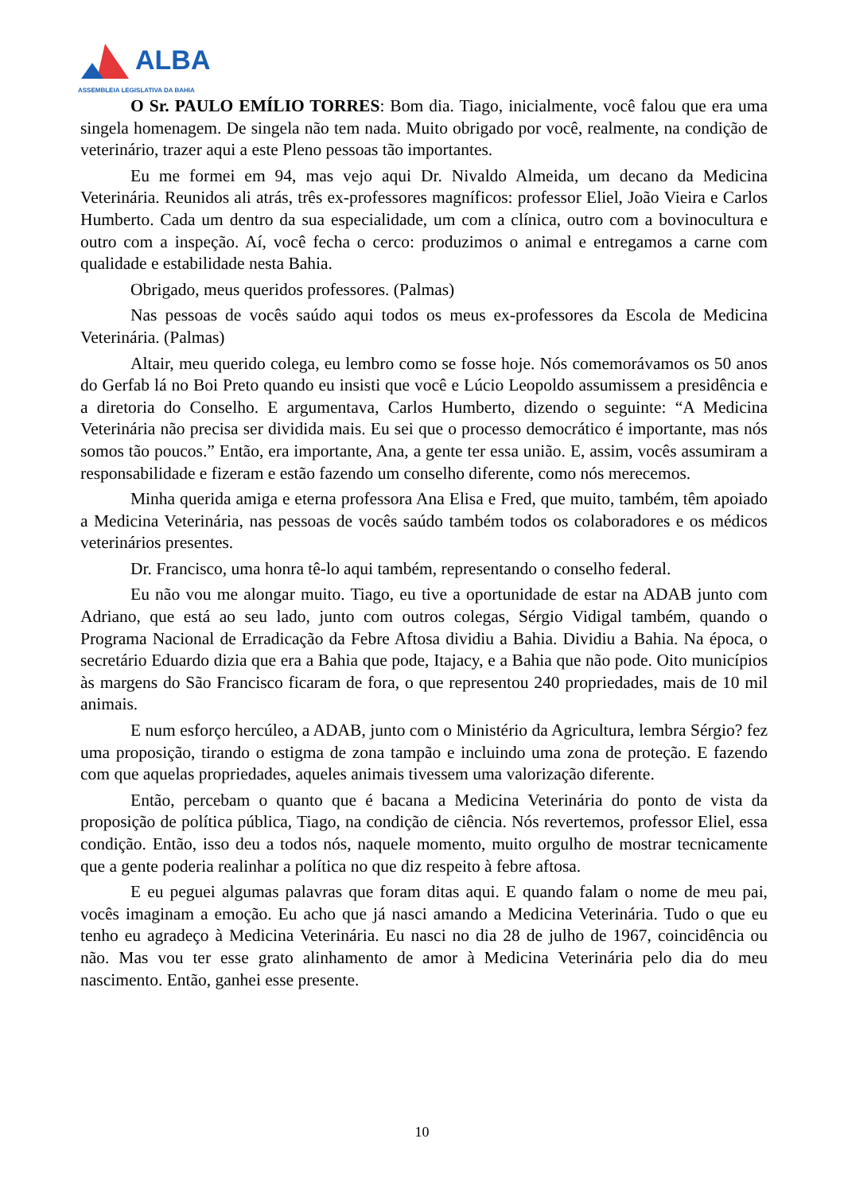ALBA
ASSEMBLEIA LEGISLATIVA DA BAHIA
O Sr. PAULO EMÍLIO TORRES: Bom dia. Tiago, inicialmente, você falou que era uma singela homenagem. De singela não tem nada. Muito obrigado por você, realmente, na condição de veterinário, trazer aqui a este Pleno pessoas tão importantes.
Eu me formei em 94, mas vejo aqui Dr. Nivaldo Almeida, um decano da Medicina Veterinária. Reunidos ali atrás, três ex-professores magníficos: professor Eliel, João Vieira e Carlos Humberto. Cada um dentro da sua especialidade, um com a clínica, outro com a bovinocultura e outro com a inspeção. Aí, você fecha o cerco: produzimos o animal e entregamos a carne com qualidade e estabilidade nesta Bahia.
Obrigado, meus queridos professores. (Palmas)
Nas pessoas de vocês saúdo aqui todos os meus ex-professores da Escola de Medicina Veterinária. (Palmas)
Altair, meu querido colega, eu lembro como se fosse hoje. Nós comemorávamos os 50 anos do Gerfab lá no Boi Preto quando eu insisti que você e Lúcio Leopoldo assumissem a presidência e a diretoria do Conselho. E argumentava, Carlos Humberto, dizendo o seguinte: “A Medicina Veterinária não precisa ser dividida mais. Eu sei que o processo democrático é importante, mas nós somos tão poucos.” Então, era importante, Ana, a gente ter essa união. E, assim, vocês assumiram a responsabilidade e fizeram e estão fazendo um conselho diferente, como nós merecemos.
Minha querida amiga e eterna professora Ana Elisa e Fred, que muito, também, têm apoiado a Medicina Veterinária, nas pessoas de vocês saúdo também todos os colaboradores e os médicos veterinários presentes.
Dr. Francisco, uma honra tê-lo aqui também, representando o conselho federal.
Eu não vou me alongar muito. Tiago, eu tive a oportunidade de estar na ADAB junto com Adriano, que está ao seu lado, junto com outros colegas, Sérgio Vidigal também, quando o Programa Nacional de Erradicação da Febre Aftosa dividiu a Bahia. Dividiu a Bahia. Na época, o secretário Eduardo dizia que era a Bahia que pode, Itajacy, e a Bahia que não pode. Oito municípios às margens do São Francisco ficaram de fora, o que representou 240 propriedades, mais de 10 mil animais.
E num esforço hercúleo, a ADAB, junto com o Ministério da Agricultura, lembra Sérgio? fez uma proposição, tirando o estigma de zona tampão e incluindo uma zona de proteção. E fazendo com que aquelas propriedades, aqueles animais tivessem uma valorização diferente.
Então, percebam o quanto que é bacana a Medicina Veterinária do ponto de vista da proposição de política pública, Tiago, na condição de ciência. Nós revertemos, professor Eliel, essa condição. Então, isso deu a todos nós, naquele momento, muito orgulho de mostrar tecnicamente que a gente poderia realinhar a política no que diz respeito à febre aftosa.
E eu peguei algumas palavras que foram ditas aqui. E quando falam o nome de meu pai, vocês imaginam a emoção. Eu acho que já nasci amando a Medicina Veterinária. Tudo o que eu tenho eu agradeço à Medicina Veterinária. Eu nasci no dia 28 de julho de 1967, coincidência ou não. Mas vou ter esse grato alinhamento de amor à Medicina Veterinária pelo dia do meu nascimento. Então, ganhei esse presente.
10